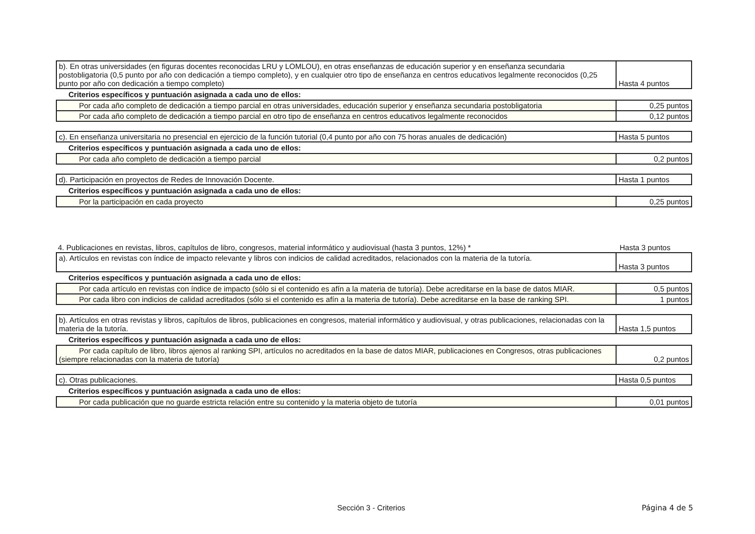| b). En otras universidades (en figuras docentes reconocidas LRU y LOMLOU), en otras enseñanzas de educación superior y en enseñanza secundaria postobligatoria (0,5 punto por año con dedicación a tiempo completo), y en cualquier otro tipo de enseñanza en centros educativos legalmente reconocidos (0,25 punto por año con dedicación a tiempo completo) | Hasta 4 puntos |
Criterios específicos y puntuación asignada a cada uno de ellos:
| Por cada año completo de dedicación a tiempo parcial en otras universidades, educación superior y enseñanza secundaria postobligatoria | 0,25 puntos |
| Por cada año completo de dedicación a tiempo parcial en otro tipo de enseñanza en centros educativos legalmente reconocidos | 0,12 puntos |
| c). En enseñanza universitaria no presencial en ejercicio de la función tutorial (0,4 punto por año con 75 horas anuales de dedicación) | Hasta 5 puntos |
Criterios específicos y puntuación asignada a cada uno de ellos:
| Por cada año completo de dedicación a tiempo parcial | 0,2 puntos |
| d). Participación en proyectos de Redes de Innovación Docente. | Hasta 1 puntos |
Criterios específicos y puntuación asignada a cada uno de ellos:
| Por la participación en cada proyecto | 0,25 puntos |
| 4. Publicaciones en revistas, libros, capítulos de libro, congresos, material informático y audiovisual (hasta 3 puntos, 12%) * | Hasta 3 puntos |
| a). Artículos en revistas con índice de impacto relevante y libros con indicios de calidad acreditados, relacionados con la materia de la tutoría. | Hasta 3 puntos |
Criterios específicos y puntuación asignada a cada uno de ellos:
| Por cada artículo en revistas con índice de impacto (sólo si el contenido es afín a la materia de tutoría). Debe acreditarse en la base de datos MIAR. | 0,5 puntos |
| Por cada libro con indicios de calidad acreditados (sólo si el contenido es afín a la materia de tutoría). Debe acreditarse en la base de ranking SPI. | 1 puntos |
| b). Artículos en otras revistas y libros, capítulos de libros, publicaciones en congresos, material informático y audiovisual, y otras publicaciones, relacionadas con la materia de la tutoría. | Hasta 1,5 puntos |
Criterios específicos y puntuación asignada a cada uno de ellos:
| Por cada capítulo de libro, libros ajenos al ranking SPI, artículos no acreditados en la base de datos MIAR, publicaciones en Congresos, otras publicaciones (siempre relacionadas con la materia de tutoría) | 0,2 puntos |
| c). Otras publicaciones. | Hasta 0,5 puntos |
Criterios específicos y puntuación asignada a cada uno de ellos:
| Por cada publicación que no guarde estricta relación entre su contenido y la materia objeto de tutoría | 0,01 puntos |
Sección 3 - Criterios Página 4 de 5